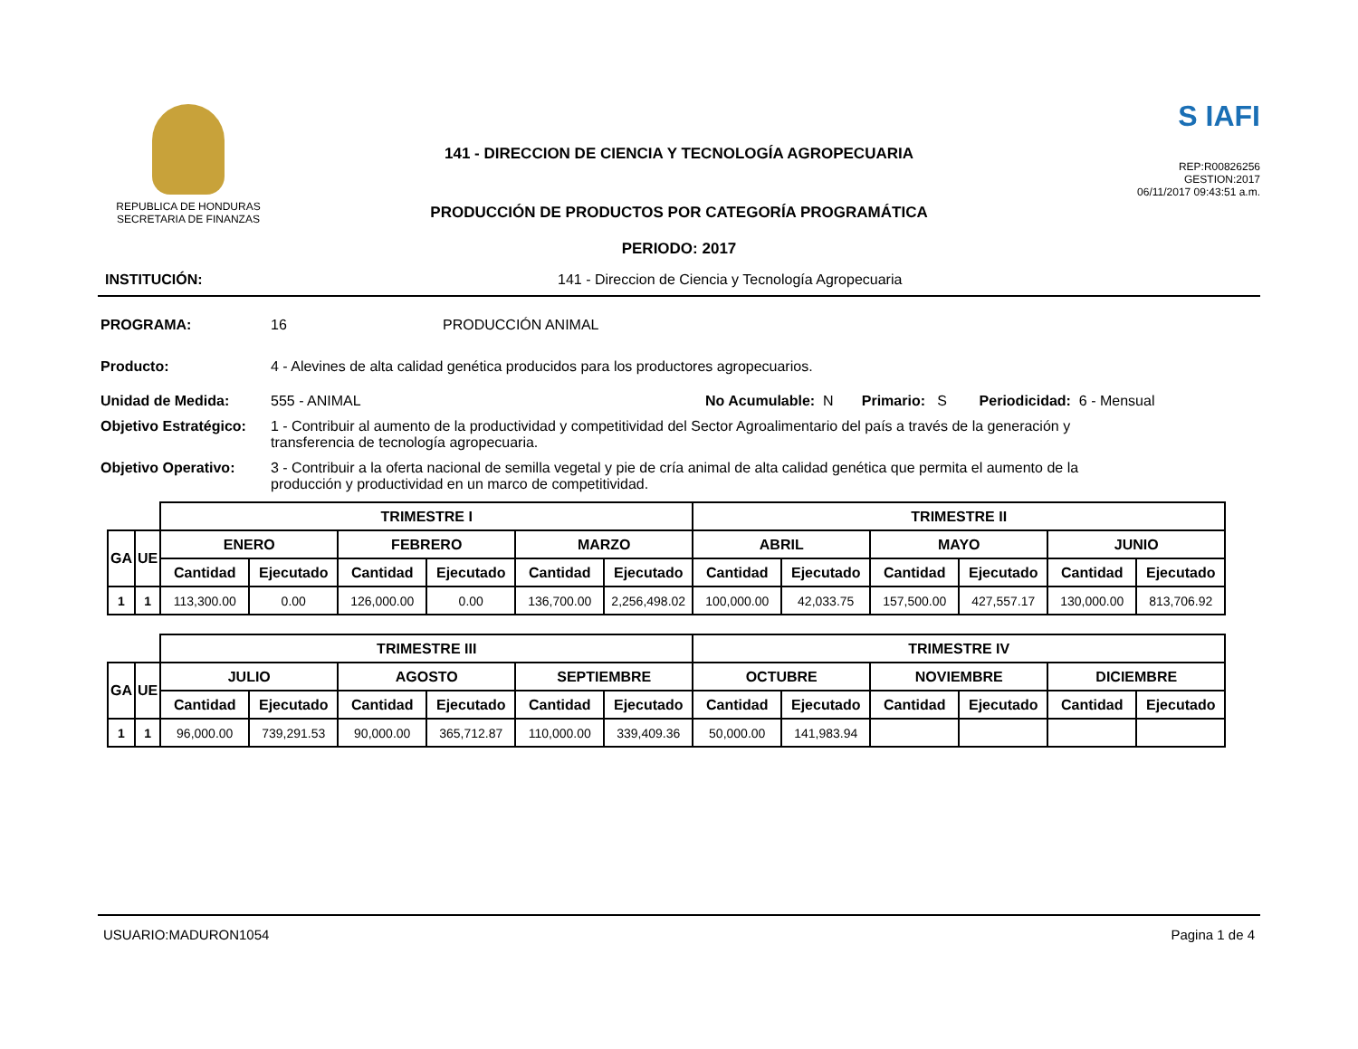REPUBLICA DE HONDURAS
SECRETARIA DE FINANZAS
141 - DIRECCION DE CIENCIA Y TECNOLOGÍA AGROPECUARIA
PRODUCCIÓN DE PRODUCTOS POR CATEGORÍA PROGRAMÁTICA
PERIODO: 2017
S IAFI
REP:R00826256
GESTION:2017
06/11/2017 09:43:51 a.m.
INSTITUCIÓN: 141 - Direccion de Ciencia y Tecnología Agropecuaria
PROGRAMA: 16 PRODUCCIÓN ANIMAL
Producto: 4 - Alevines de alta calidad genética producidos para los productores agropecuarios.
Unidad de Medida: 555 - ANIMAL No Acumulable: N Primario: S Periodicidad: 6 - Mensual
Objetivo Estratégico: 1 - Contribuir al aumento de la productividad y competitividad del Sector Agroalimentario del país a través de la generación y transferencia de tecnología agropecuaria.
Objetivo Operativo: 3 - Contribuir a la oferta nacional de semilla vegetal y pie de cría animal de alta calidad genética que permita el aumento de la producción y productividad en un marco de competitividad.
| | | TRIMESTRE I | | | | | | TRIMESTRE II | | | | | |
| GA | UE | ENERO | | FEBRERO | | MARZO | | ABRIL | | MAYO | | JUNIO | |
| | | Cantidad | Ejecutado | Cantidad | Ejecutado | Cantidad | Ejecutado | Cantidad | Ejecutado | Cantidad | Ejecutado | Cantidad | Ejecutado |
| 1 | 1 | 113,300.00 | 0.00 | 126,000.00 | 0.00 | 136,700.00 | 2,256,498.02 | 100,000.00 | 42,033.75 | 157,500.00 | 427,557.17 | 130,000.00 | 813,706.92 |
| | | TRIMESTRE III | | | | | | TRIMESTRE IV | | | | | |
| GA | UE | JULIO | | AGOSTO | | SEPTIEMBRE | | OCTUBRE | | NOVIEMBRE | | DICIEMBRE | |
| | | Cantidad | Ejecutado | Cantidad | Ejecutado | Cantidad | Ejecutado | Cantidad | Ejecutado | Cantidad | Ejecutado | Cantidad | Ejecutado |
| 1 | 1 | 96,000.00 | 739,291.53 | 90,000.00 | 365,712.87 | 110,000.00 | 339,409.36 | 50,000.00 | 141,983.94 | | | | |
USUARIO:MADURON1054 Pagina 1 de 4